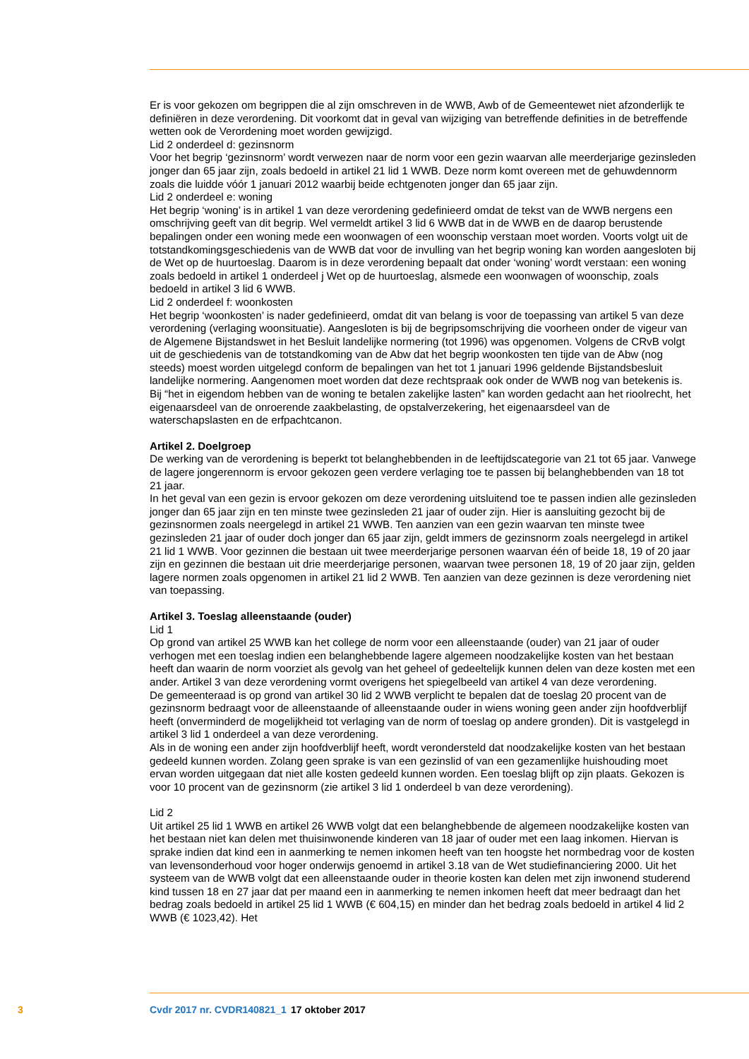Er is voor gekozen om begrippen die al zijn omschreven in de WWB, Awb of de Gemeentewet niet afzonderlijk te definiëren in deze verordening. Dit voorkomt dat in geval van wijziging van betreffende definities in de betreffende wetten ook de Verordening moet worden gewijzigd.
Lid 2 onderdeel d: gezinsnorm
Voor het begrip ‘gezinsnorm’ wordt verwezen naar de norm voor een gezin waarvan alle meerderjarige gezinsleden jonger dan 65 jaar zijn, zoals bedoeld in artikel 21 lid 1 WWB. Deze norm komt overeen met de gehuwdennorm zoals die luidde vóór 1 januari 2012 waarbij beide echtgenoten jonger dan 65 jaar zijn.
Lid 2 onderdeel e: woning
Het begrip ‘woning’ is in artikel 1 van deze verordening gedefinieerd omdat de tekst van de WWB nergens een omschrijving geeft van dit begrip. Wel vermeldt artikel 3 lid 6 WWB dat in de WWB en de daarop berustende bepalingen onder een woning mede een woonwagen of een woonschip verstaan moet worden. Voorts volgt uit de totstandkomingsgeschiedenis van de WWB dat voor de invulling van het begrip woning kan worden aangesloten bij de Wet op de huurtoeslag. Daarom is in deze verordening bepaalt dat onder ‘woning’ wordt verstaan: een woning zoals bedoeld in artikel 1 onderdeel j Wet op de huurtoeslag, alsmede een woonwagen of woonschip, zoals bedoeld in artikel 3 lid 6 WWB.
Lid 2 onderdeel f: woonkosten
Het begrip ‘woonkosten’ is nader gedefinieerd, omdat dit van belang is voor de toepassing van artikel 5 van deze verordening (verlaging woonsituatie). Aangesloten is bij de begripsomschrijving die voorheen onder de vigeur van de Algemene Bijstandswet in het Besluit landelijke normering (tot 1996) was opgenomen. Volgens de CRvB volgt uit de geschiedenis van de totstandkoming van de Abw dat het begrip woonkosten ten tijde van de Abw (nog steeds) moest worden uitgelegd conform de bepalingen van het tot 1 januari 1996 geldende Bijstandsbesluit landelijke normering. Aangenomen moet worden dat deze rechtspraak ook onder de WWB nog van betekenis is. Bij “het in eigendom hebben van de woning te betalen zakelijke lasten” kan worden gedacht aan het rioolrecht, het eigenaarsdeel van de onroerende zaakbelasting, de opstalverzekering, het eigenaarsdeel van de waterschapslasten en de erfpachtcanon.
Artikel 2. Doelgroep
De werking van de verordening is beperkt tot belanghebbenden in de leeftijdscategorie van 21 tot 65 jaar. Vanwege de lagere jongerennorm is ervoor gekozen geen verdere verlaging toe te passen bij belanghebbenden van 18 tot 21 jaar.
In het geval van een gezin is ervoor gekozen om deze verordening uitsluitend toe te passen indien alle gezinsleden jonger dan 65 jaar zijn en ten minste twee gezinsleden 21 jaar of ouder zijn. Hier is aansluiting gezocht bij de gezinsnormen zoals neergelegd in artikel 21 WWB. Ten aanzien van een gezin waarvan ten minste twee gezinsleden 21 jaar of ouder doch jonger dan 65 jaar zijn, geldt immers de gezinsnorm zoals neergelegd in artikel 21 lid 1 WWB. Voor gezinnen die bestaan uit twee meerderjarige personen waarvan één of beide 18, 19 of 20 jaar zijn en gezinnen die bestaan uit drie meerderjarige personen, waarvan twee personen 18, 19 of 20 jaar zijn, gelden lagere normen zoals opgenomen in artikel 21 lid 2 WWB. Ten aanzien van deze gezinnen is deze verordening niet van toepassing.
Artikel 3. Toeslag alleenstaande (ouder)
Lid 1
Op grond van artikel 25 WWB kan het college de norm voor een alleenstaande (ouder) van 21 jaar of ouder verhogen met een toeslag indien een belanghebbende lagere algemeen noodzakelijke kosten van het bestaan heeft dan waarin de norm voorziet als gevolg van het geheel of gedeeltelijk kunnen delen van deze kosten met een ander. Artikel 3 van deze verordening vormt overigens het spiegelbeeld van artikel 4 van deze verordening.
De gemeenteraad is op grond van artikel 30 lid 2 WWB verplicht te bepalen dat de toeslag 20 procent van de gezinsnorm bedraagt voor de alleenstaande of alleenstaande ouder in wiens woning geen ander zijn hoofdverblijf heeft (onverminderd de mogelijkheid tot verlaging van de norm of toeslag op andere gronden). Dit is vastgelegd in artikel 3 lid 1 onderdeel a van deze verordening.
Als in de woning een ander zijn hoofdverblijf heeft, wordt verondersteld dat noodzakelijke kosten van het bestaan gedeeld kunnen worden. Zolang geen sprake is van een gezinslid of van een gezamenlijke huishouding moet ervan worden uitgegaan dat niet alle kosten gedeeld kunnen worden. Een toeslag blijft op zijn plaats. Gekozen is voor 10 procent van de gezinsnorm (zie artikel 3 lid 1 onderdeel b van deze verordening).
Lid 2
Uit artikel 25 lid 1 WWB en artikel 26 WWB volgt dat een belanghebbende de algemeen noodzakelijke kosten van het bestaan niet kan delen met thuisinwonende kinderen van 18 jaar of ouder met een laag inkomen. Hiervan is sprake indien dat kind een in aanmerking te nemen inkomen heeft van ten hoogste het normbedrag voor de kosten van levensonderhoud voor hoger onderwijs genoemd in artikel 3.18 van de Wet studiefinanciering 2000. Uit het systeem van de WWB volgt dat een alleenstaande ouder in theorie kosten kan delen met zijn inwonend studerend kind tussen 18 en 27 jaar dat per maand een in aanmerking te nemen inkomen heeft dat meer bedraagt dan het bedrag zoals bedoeld in artikel 25 lid 1 WWB (€ 604,15) en minder dan het bedrag zoals bedoeld in artikel 4 lid 2 WWB (€ 1023,42). Het
3 Cvdr 2017 nr. CVDR140821_1 17 oktober 2017